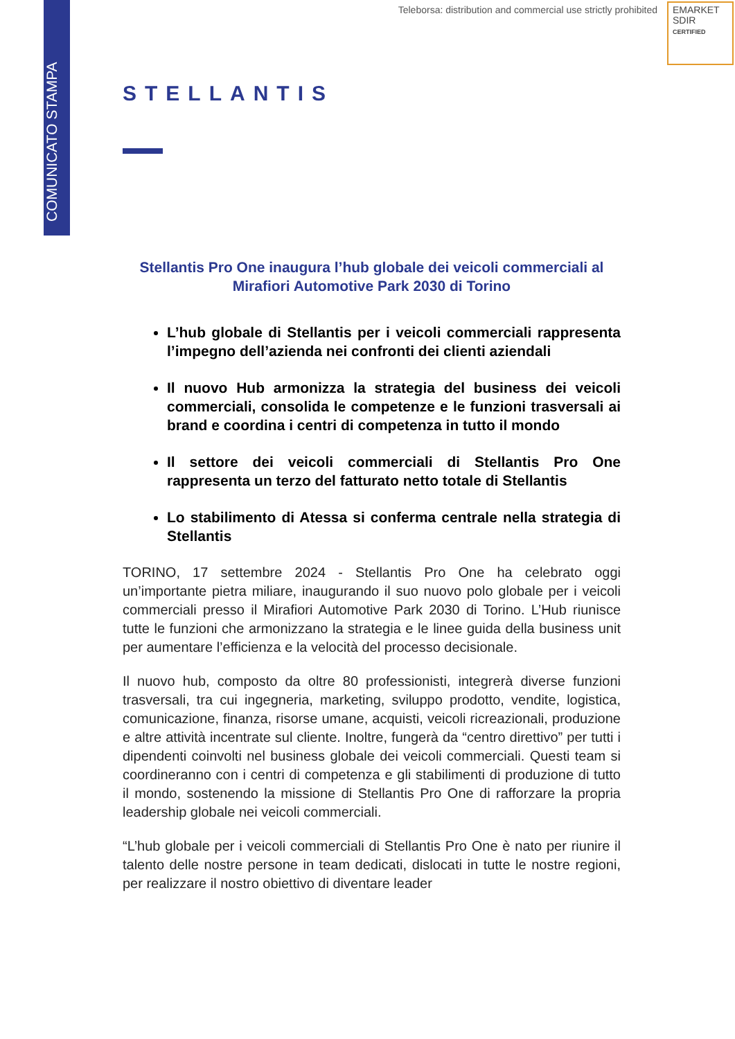COMUNICATO STAMPA
Teleborsa: distribution and commercial use strictly prohibited
EMARKET
SDIR
CERTIFIED
STELLANTIS
Stellantis Pro One inaugura l’hub globale dei veicoli commerciali al Mirafiori Automotive Park 2030 di Torino
L’hub globale di Stellantis per i veicoli commerciali rappresenta l’impegno dell’azienda nei confronti dei clienti aziendali
Il nuovo Hub armonizza la strategia del business dei veicoli commerciali, consolida le competenze e le funzioni trasversali ai brand e coordina i centri di competenza in tutto il mondo
Il settore dei veicoli commerciali di Stellantis Pro One rappresenta un terzo del fatturato netto totale di Stellantis
Lo stabilimento di Atessa si conferma centrale nella strategia di Stellantis
TORINO, 17 settembre 2024 - Stellantis Pro One ha celebrato oggi un’importante pietra miliare, inaugurando il suo nuovo polo globale per i veicoli commerciali presso il Mirafiori Automotive Park 2030 di Torino. L’Hub riunisce tutte le funzioni che armonizzano la strategia e le linee guida della business unit per aumentare l’efficienza e la velocità del processo decisionale.
Il nuovo hub, composto da oltre 80 professionisti, integrerà diverse funzioni trasversali, tra cui ingegneria, marketing, sviluppo prodotto, vendite, logistica, comunicazione, finanza, risorse umane, acquisti, veicoli ricreazionali, produzione e altre attività incentrate sul cliente. Inoltre, fungerà da “centro direttivo” per tutti i dipendenti coinvolti nel business globale dei veicoli commerciali. Questi team si coordineranno con i centri di competenza e gli stabilimenti di produzione di tutto il mondo, sostenendo la missione di Stellantis Pro One di rafforzare la propria leadership globale nei veicoli commerciali.
“L’hub globale per i veicoli commerciali di Stellantis Pro One è nato per riunire il talento delle nostre persone in team dedicati, dislocati in tutte le nostre regioni, per realizzare il nostro obiettivo di diventare leader